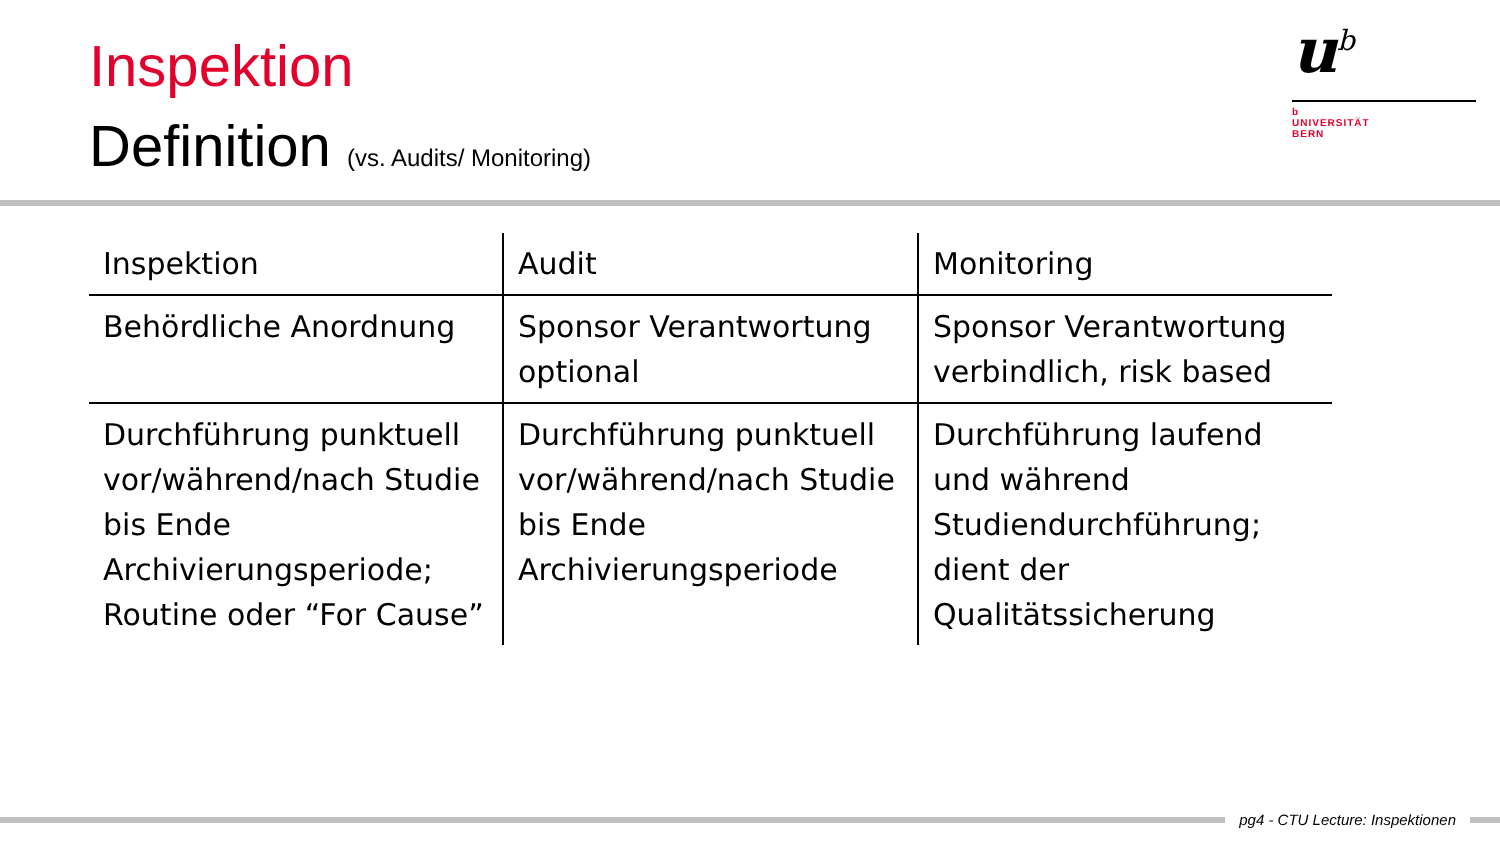Inspektion
Definition (vs. Audits/ Monitoring)
u<sup>b</sup>
b
UNIVERSITÄT
BERN
| Inspektion | Audit | Monitoring |
| --- | --- | --- |
| Behördliche Anordnung | Sponsor Verantwortung optional | Sponsor Verantwortung verbindlich, risk based |
| Durchführung punktuell vor/während/nach Studie bis Ende Archivierungsperiode; Routine oder “For Cause” | Durchführung punktuell vor/während/nach Studie bis Ende Archivierungsperiode | Durchführung laufend und während Studiendurchführung; dient der Qualitätssicherung |
pg4 - CTU Lecture: Inspektionen